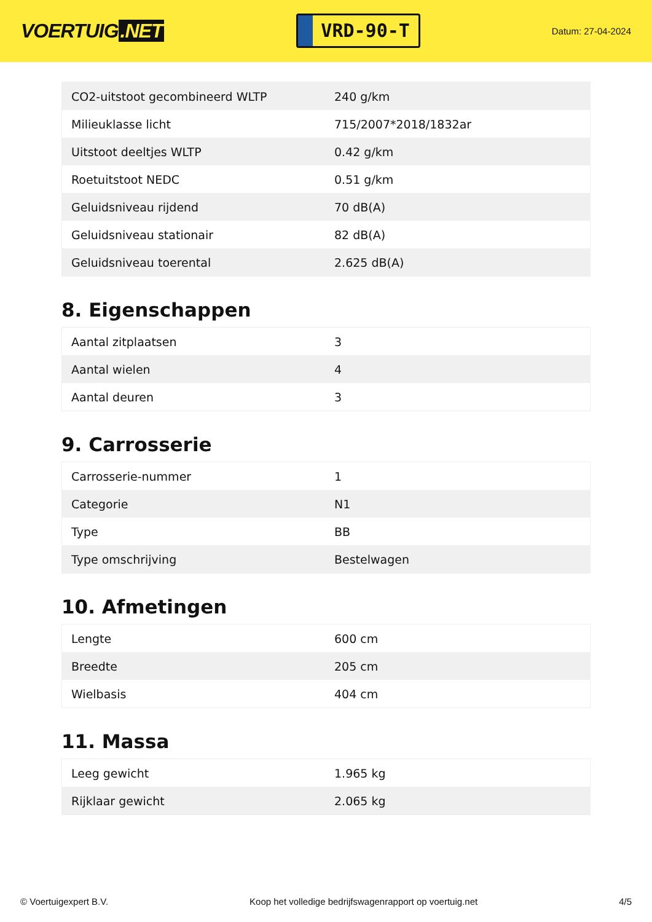VOERTUIG.NET
VRD-90-T
Datum: 27-04-2024
| CO2-uitstoot gecombineerd WLTP | 240 g/km |
| Milieuklasse licht | 715/2007*2018/1832ar |
| Uitstoot deeltjes WLTP | 0.42 g/km |
| Roetuitstoot NEDC | 0.51 g/km |
| Geluidsniveau rijdend | 70 dB(A) |
| Geluidsniveau stationair | 82 dB(A) |
| Geluidsniveau toerental | 2.625 dB(A) |
8. Eigenschappen
| Aantal zitplaatsen | 3 |
| Aantal wielen | 4 |
| Aantal deuren | 3 |
9. Carrosserie
| Carrosserie-nummer | 1 |
| Categorie | N1 |
| Type | BB |
| Type omschrijving | Bestelwagen |
10. Afmetingen
| Lengte | 600 cm |
| Breedte | 205 cm |
| Wielbasis | 404 cm |
11. Massa
| Leeg gewicht | 1.965 kg |
| Rijklaar gewicht | 2.065 kg |
© Voertuigexpert B.V. Koop het volledige bedrijfswagenrapport op voertuig.net 4/5